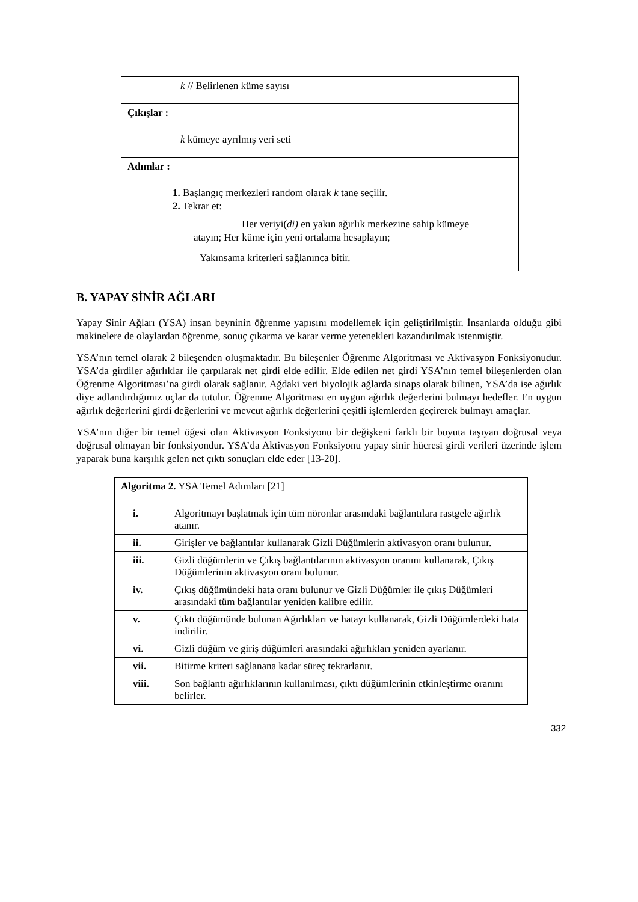| k // Belirlenen küme sayısı |
| Çıkışlar : k kümeye ayrılmış veri seti |
| Adımlar : 1. Başlangıç merkezleri random olarak k tane seçilir. 2. Tekrar et: Her veriyi( di) en yakın ağırlık merkezine sahip kümeye atayın; Her küme için yeni ortalama hesaplayın; Yakınsama kriterleri sağlanınca bitir. |
B. YAPAY SİNİR AĞLARI
Yapay Sinir Ağları (YSA) insan beyninin öğrenme yapısını modellemek için geliştirilmiştir. İnsanlarda olduğu gibi makinelere de olaylardan öğrenme, sonuç çıkarma ve karar verme yetenekleri kazandırılmak istenmiştir.
YSA’nın temel olarak 2 bileşenden oluşmaktadır. Bu bileşenler Öğrenme Algoritması ve Aktivasyon Fonksiyonudur. YSA’da girdiler ağırlıklar ile çarpılarak net girdi elde edilir. Elde edilen net girdi YSA’nın temel bileşenlerden olan Öğrenme Algoritması’na girdi olarak sağlanır. Ağdaki veri biyolojik ağlarda sinaps olarak bilinen, YSA’da ise ağırlık diye adlandırdığımız uçlar da tutulur. Öğrenme Algoritması en uygun ağırlık değerlerini bulmayı hedefler. En uygun ağırlık değerlerini girdi değerlerini ve mevcut ağırlık değerlerini çeşitli işlemlerden geçirerek bulmayı amaçlar.
YSA’nın diğer bir temel öğesi olan Aktivasyon Fonksiyonu bir değişkeni farklı bir boyuta taşıyan doğrusal veya doğrusal olmayan bir fonksiyondur. YSA’da Aktivasyon Fonksiyonu yapay sinir hücresi girdi verileri üzerinde işlem yaparak buna karşılık gelen net çıktı sonuçları elde eder [13-20].
| Algoritma 2. YSA Temel Adımları [21] | |
| i. | Algoritmayı başlatmak için tüm nöronlar arasındaki bağlantılara rastgele ağırlık atanır. |
| ii. | Girişler ve bağlantılar kullanarak Gizli Düğümlerin aktivasyon oranı bulunur. |
| iii. | Gizli düğümlerin ve Çıkış bağlantılarının aktivasyon oranını kullanarak, Çıkış Düğümlerinin aktivasyon oranı bulunur. |
| iv. | Çıkış düğümündeki hata oranı bulunur ve Gizli Düğümler ile çıkış Düğümleri arasındaki tüm bağlantılar yeniden kalibre edilir. |
| v. | Çıktı düğümünde bulunan Ağırlıkları ve hatayı kullanarak, Gizli Düğümlerdeki hata indirilir. |
| vi. | Gizli düğüm ve giriş düğümleri arasındaki ağırlıkları yeniden ayarlanır. |
| vii. | Bitirme kriteri sağlanana kadar süreç tekrarlanır. |
| viii. | Son bağlantı ağırlıklarının kullanılması, çıktı düğümlerinin etkinleştirme oranını belirler. |
332